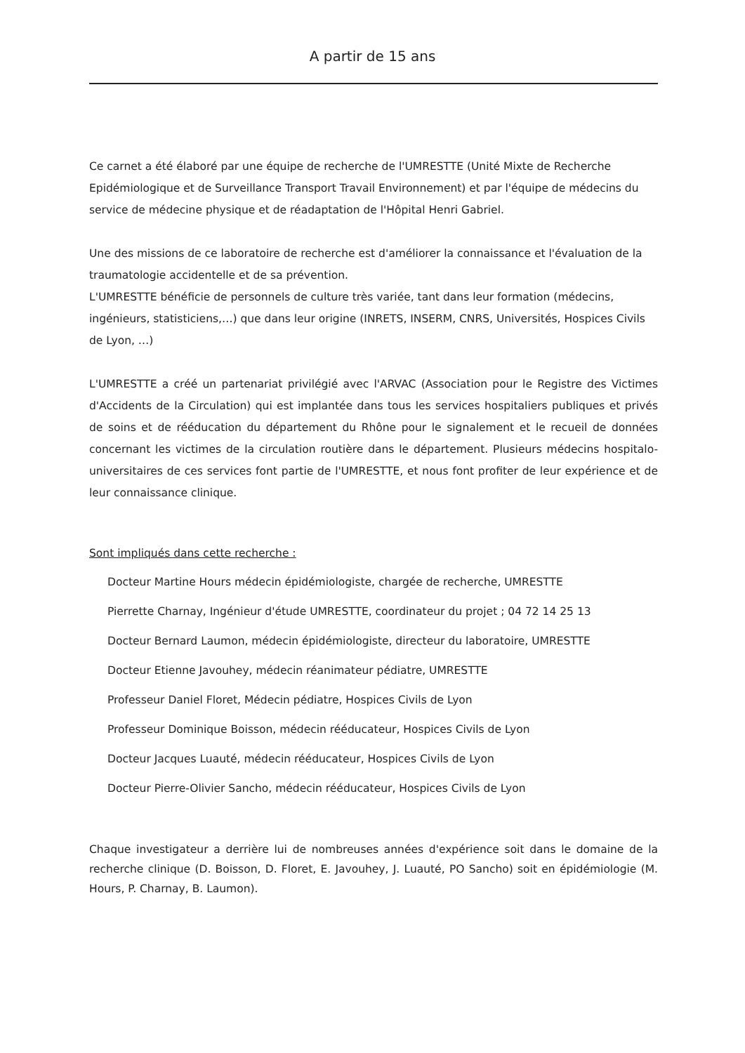A partir de 15 ans
Ce carnet a été élaboré par une équipe de recherche de l'UMRESTTE (Unité Mixte de Recherche Epidémiologique et de Surveillance Transport Travail Environnement) et par l'équipe de médecins du service de médecine physique et de réadaptation de l'Hôpital Henri Gabriel.
Une des missions de ce laboratoire de recherche est d'améliorer la connaissance et l'évaluation de la traumatologie accidentelle et de sa prévention.
L'UMRESTTE bénéficie de personnels de culture très variée, tant dans leur formation (médecins, ingénieurs, statisticiens,…) que dans leur origine (INRETS, INSERM, CNRS, Universités, Hospices Civils de Lyon, …)
L'UMRESTTE a créé un partenariat privilégié avec l'ARVAC (Association pour le Registre des Victimes d'Accidents de la Circulation) qui est implantée dans tous les services hospitaliers publiques et privés de soins et de rééducation du département du Rhône pour le signalement et le recueil de données concernant les victimes de la circulation routière dans le département. Plusieurs médecins hospitalo-universitaires de ces services font partie de l'UMRESTTE, et nous font profiter de leur expérience et de leur connaissance clinique.
Sont impliqués dans cette recherche :
Docteur Martine Hours médecin épidémiologiste, chargée de recherche, UMRESTTE
Pierrette Charnay, Ingénieur d'étude UMRESTTE, coordinateur du projet ; 04 72 14 25 13
Docteur Bernard Laumon, médecin épidémiologiste, directeur du laboratoire, UMRESTTE
Docteur Etienne Javouhey, médecin réanimateur pédiatre, UMRESTTE
Professeur Daniel Floret, Médecin pédiatre, Hospices Civils de Lyon
Professeur Dominique Boisson, médecin rééducateur, Hospices Civils de Lyon
Docteur Jacques Luauté, médecin rééducateur, Hospices Civils de Lyon
Docteur Pierre-Olivier Sancho, médecin rééducateur, Hospices Civils de Lyon
Chaque investigateur a derrière lui de nombreuses années d'expérience soit dans le domaine de la recherche clinique (D. Boisson, D. Floret, E. Javouhey, J. Luauté, PO Sancho) soit en épidémiologie (M. Hours, P. Charnay, B. Laumon).